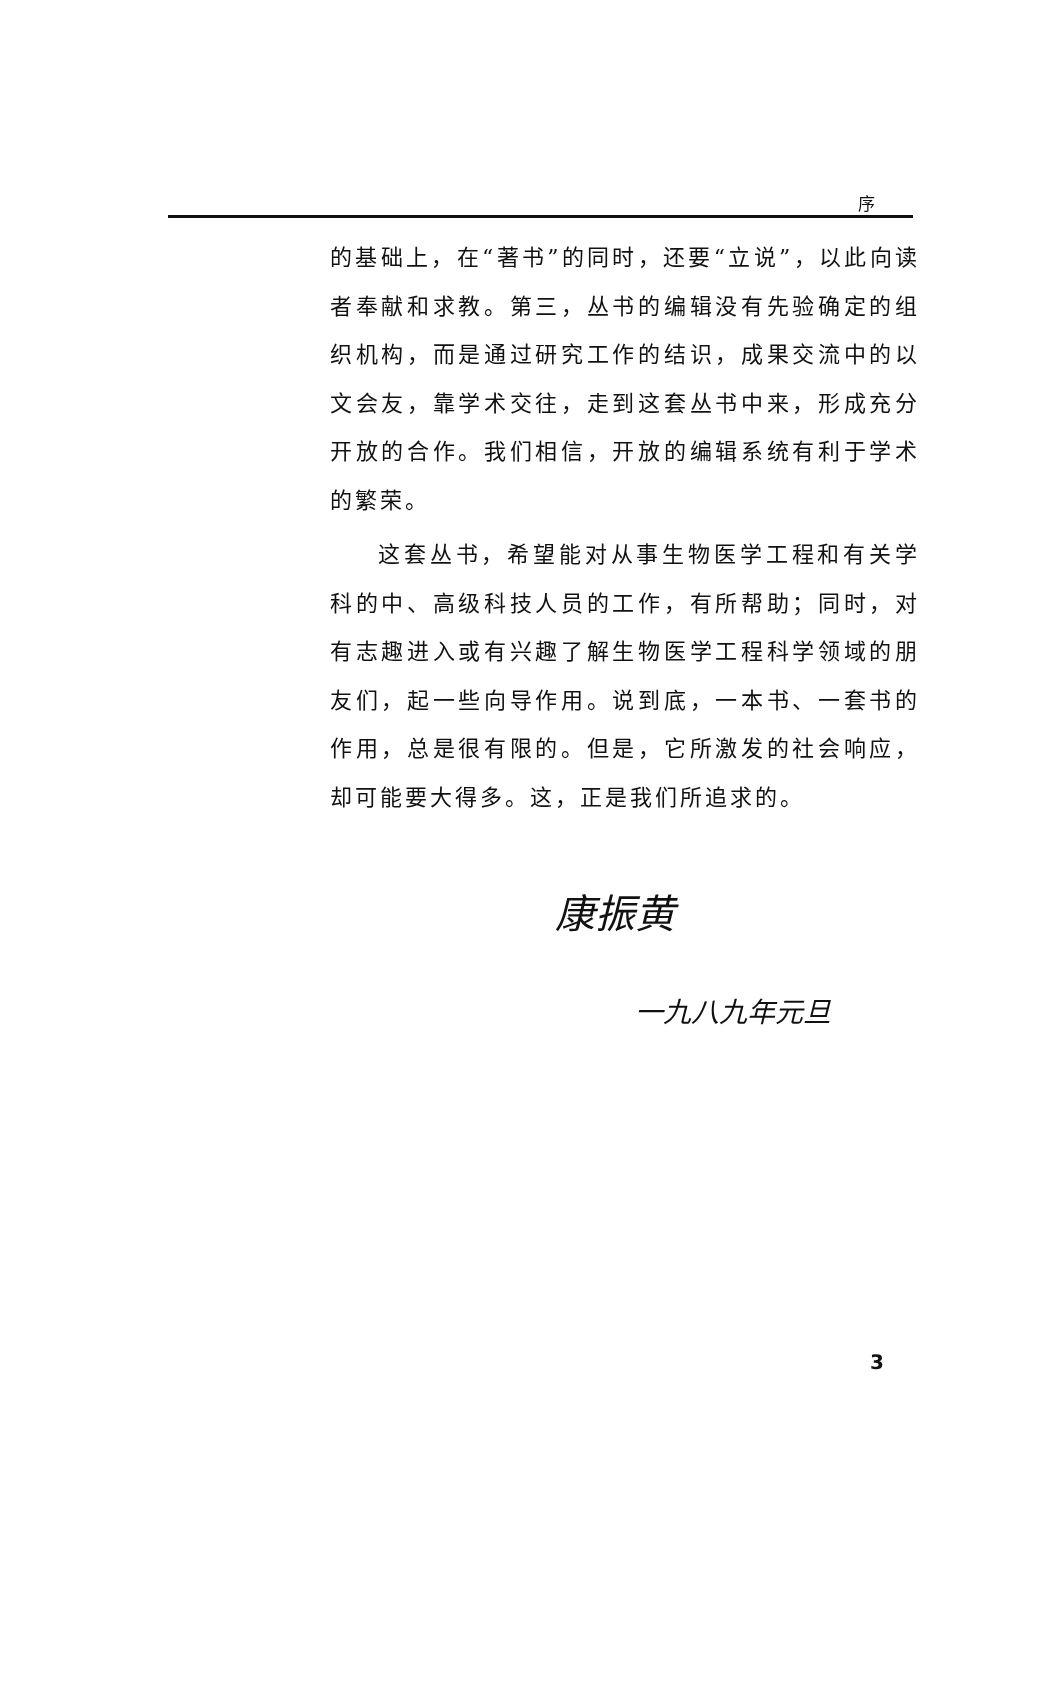序
的基础上，在“著书”的同时，还要“立说”，以此向读者奉献和求教。第三，丛书的编辑没有先验确定的组织机构，而是通过研究工作的结识，成果交流中的以文会友，靠学术交往，走到这套丛书中来，形成充分开放的合作。我们相信，开放的编辑系统有利于学术的繁荣。
这套丛书，希望能对从事生物医学工程和有关学科的中、高级科技人员的工作，有所帮助；同时，对有志趣进入或有兴趣了解生物医学工程科学领域的朋友们，起一些向导作用。说到底，一本书、一套书的作用，总是很有限的。但是，它所激发的社会响应，却可能要大得多。这，正是我们所追求的。
康振黄
一九八九年元旦
3